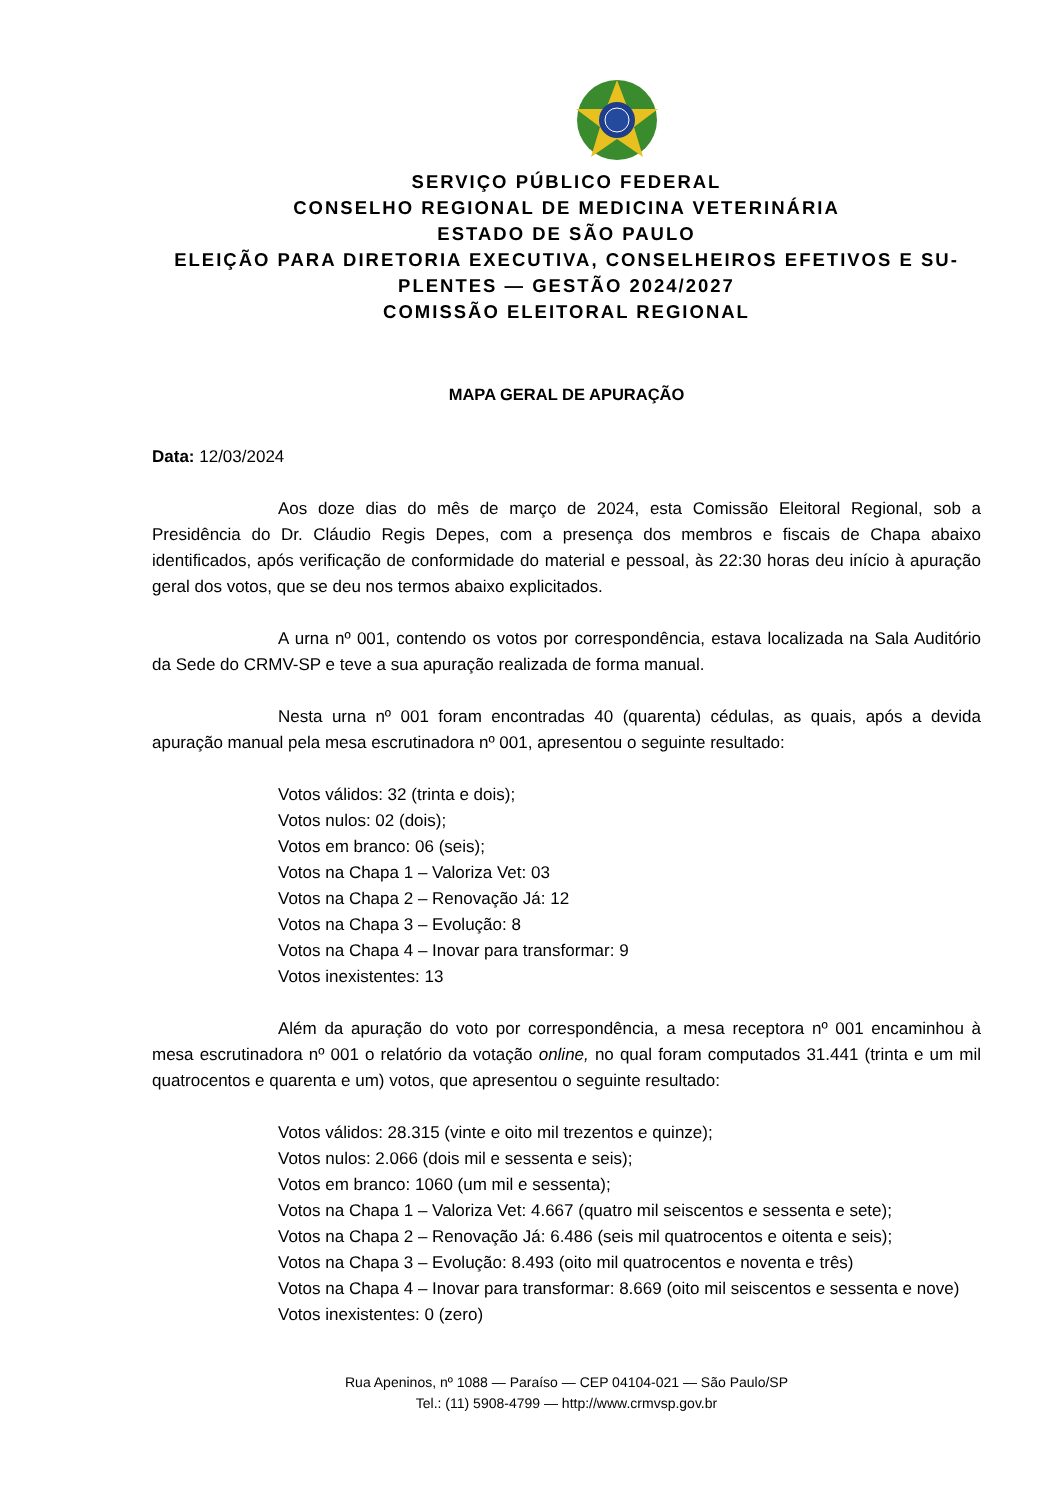SERVIÇO PÚBLICO FEDERAL
CONSELHO REGIONAL DE MEDICINA VETERINÁRIA
ESTADO DE SÃO PAULO
ELEIÇÃO PARA DIRETORIA EXECUTIVA, CONSELHEIROS EFETIVOS E SU-
PLENTES — GESTÃO 2024/2027
COMISSÃO ELEITORAL REGIONAL
MAPA GERAL DE APURAÇÃO
Data: 12/03/2024
Aos doze dias do mês de março de 2024, esta Comissão Eleitoral Regional, sob a Presidência do Dr. Cláudio Regis Depes, com a presença dos membros e fiscais de Chapa abaixo identificados, após verificação de conformidade do material e pessoal, às 22:30 horas deu início à apuração geral dos votos, que se deu nos termos abaixo explicitados.
A urna nº 001, contendo os votos por correspondência, estava localizada na Sala Auditório da Sede do CRMV-SP e teve a sua apuração realizada de forma manual.
Nesta urna nº 001 foram encontradas 40 (quarenta) cédulas, as quais, após a devida apuração manual pela mesa escrutinadora nº 001, apresentou o seguinte resultado:
Votos válidos: 32 (trinta e dois);
Votos nulos: 02 (dois);
Votos em branco: 06 (seis);
Votos na Chapa 1 – Valoriza Vet: 03
Votos na Chapa 2 – Renovação Já: 12
Votos na Chapa 3 – Evolução: 8
Votos na Chapa 4 – Inovar para transformar: 9
Votos inexistentes: 13
Além da apuração do voto por correspondência, a mesa receptora nº 001 encaminhou à mesa escrutinadora nº 001 o relatório da votação online, no qual foram computados 31.441 (trinta e um mil quatrocentos e quarenta e um) votos, que apresentou o seguinte resultado:
Votos válidos: 28.315 (vinte e oito mil trezentos e quinze);
Votos nulos: 2.066 (dois mil e sessenta e seis);
Votos em branco: 1060 (um mil e sessenta);
Votos na Chapa 1 – Valoriza Vet: 4.667 (quatro mil seiscentos e sessenta e sete);
Votos na Chapa 2 – Renovação Já: 6.486 (seis mil quatrocentos e oitenta e seis);
Votos na Chapa 3 – Evolução: 8.493 (oito mil quatrocentos e noventa e três)
Votos na Chapa 4 – Inovar para transformar: 8.669 (oito mil seiscentos e sessenta e nove)
Votos inexistentes: 0 (zero)
Rua Apeninos, nº 1088 — Paraíso — CEP 04104-021 — São Paulo/SP
Tel.: (11) 5908-4799 — http://www.crmvsp.gov.br